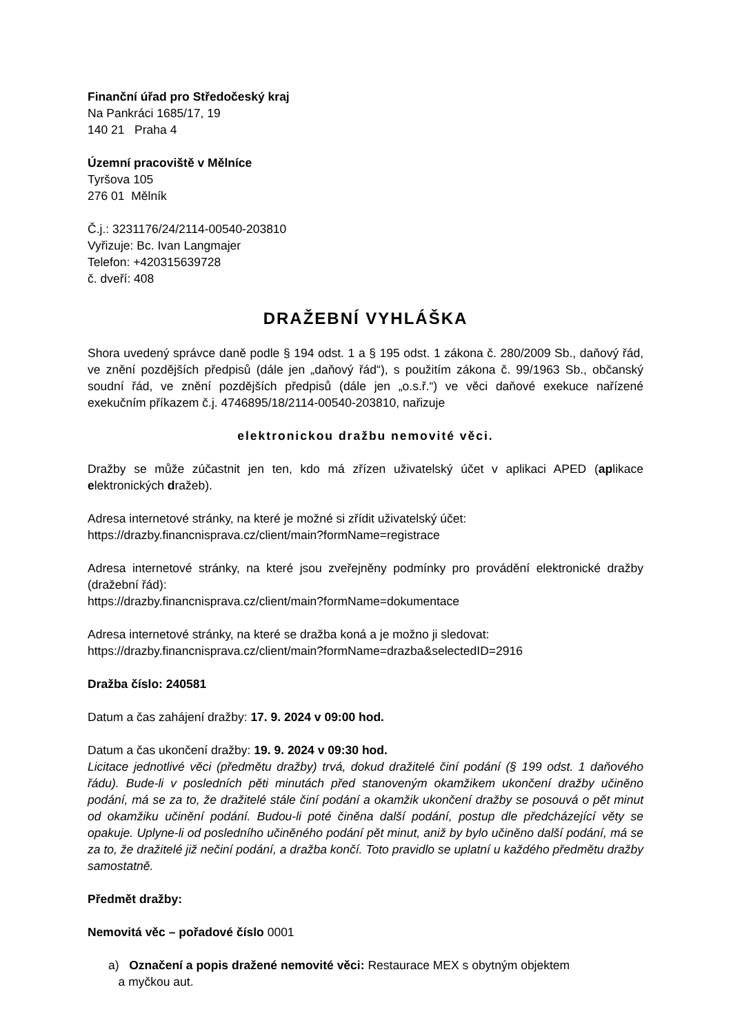Finanční úřad pro Středočeský kraj
Na Pankráci 1685/17, 19
140 21 Praha 4
Územní pracoviště v Mělníce
Tyršova 105
276 01 Mělník
Č.j.: 3231176/24/2114-00540-203810
Vyřizuje: Bc. Ivan Langmajer
Telefon: +420315639728
č. dveří: 408
DRAŽEBNÍ VYHLÁŠKA
Shora uvedený správce daně podle § 194 odst. 1 a § 195 odst. 1 zákona č. 280/2009 Sb., daňový řád, ve znění pozdějších předpisů (dále jen „daňový řád“), s použitím zákona č. 99/1963 Sb., občanský soudní řád, ve znění pozdějších předpisů (dále jen „o.s.ř.“) ve věci daňové exekuce nařízené exekučním příkazem č.j. 4746895/18/2114-00540-203810, nařizuje
elektronickou dražbu nemovité věci.
Dražby se může zúčastnit jen ten, kdo má zřízen uživatelský účet v aplikaci APED (aplikace elektronických dražeb).
Adresa internetové stránky, na které je možné si zřídit uživatelský účet:
https://drazby.financnisprava.cz/client/main?formName=registrace
Adresa internetové stránky, na které jsou zveřejněny podmínky pro provádění elektronické dražby (dražební řád):
https://drazby.financnisprava.cz/client/main?formName=dokumentace
Adresa internetové stránky, na které se dražba koná a je možno ji sledovat:
https://drazby.financnisprava.cz/client/main?formName=drazba&selectedID=2916
Dražba číslo: 240581
Datum a čas zahájení dražby: 17. 9. 2024 v 09:00 hod.
Datum a čas ukončení dražby: 19. 9. 2024 v 09:30 hod.
Licitace jednotlivé věci (předmětu dražby) trvá, dokud dražitelé činí podání (§ 199 odst. 1 daňového řádu). Bude-li v posledních pěti minutách před stanoveným okamžikem ukončení dražby učiněno podání, má se za to, že dražitelé stále činí podání a okamžik ukončení dražby se posouvá o pět minut od okamžiku učinění podání. Budou-li poté činěna další podání, postup dle předcházející věty se opakuje. Uplyne-li od posledního učiněného podání pět minut, aniž by bylo učiněno další podání, má se za to, že dražitelé již nečiní podání, a dražba končí. Toto pravidlo se uplatní u každého předmětu dražby samostatně.
Předmět dražby:
Nemovitá věc – pořadové číslo 0001
a) Označení a popis dražené nemovité věci: Restaurace MEX s obytným objektem
a myčkou aut.